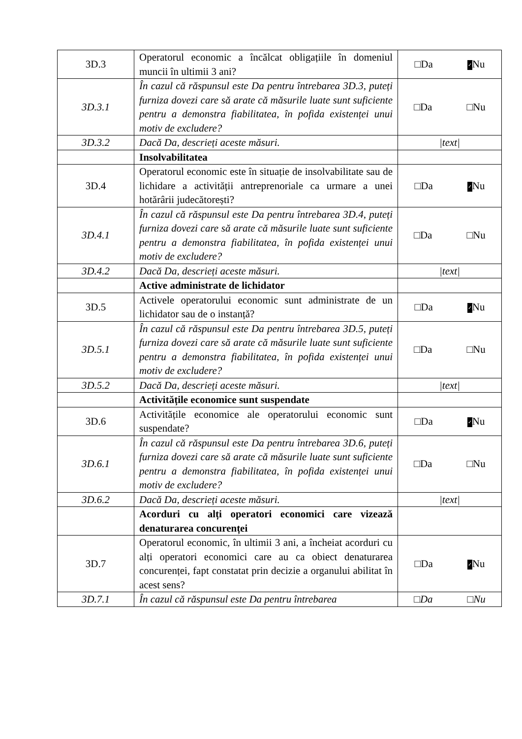| 3D.3 | Operatorul economic a încălcat obligațiile în domeniul muncii în ultimii 3 ani? | □Da ✓ Nu |
| 3D.3.1 | În cazul că răspunsul este Da pentru întrebarea 3D.3, puteți furniza dovezi care să arate că măsurile luate sunt suficiente pentru a demonstra fiabilitatea, în pofida existenței unui motiv de excludere? | □Da □Nu |
| 3D.3.2 | Dacă Da, descrieți aceste măsuri. | /text/ |
| | Insolvabilitatea | |
| 3D.4 | Operatorul economic este în situație de insolvabilitate sau de lichidare a activității antreprenoriale ca urmare a unei hotărârii judecătorești? | □Da ✓ Nu |
| 3D.4.1 | În cazul că răspunsul este Da pentru întrebarea 3D.4, puteți furniza dovezi care să arate că măsurile luate sunt suficiente pentru a demonstra fiabilitatea, în pofida existenței unui motiv de excludere? | □Da □Nu |
| 3D.4.2 | Dacă Da, descrieți aceste măsuri. | /text/ |
| | Active administrate de lichidator | |
| 3D.5 | Activele operatorului economic sunt administrate de un lichidator sau de o instanță? | □Da ✓ Nu |
| 3D.5.1 | În cazul că răspunsul este Da pentru întrebarea 3D.5, puteți furniza dovezi care să arate că măsurile luate sunt suficiente pentru a demonstra fiabilitatea, în pofida existenței unui motiv de excludere? | □Da □Nu |
| 3D.5.2 | Dacă Da, descrieți aceste măsuri. | /text/ |
| | Activitățile economice sunt suspendate | |
| 3D.6 | Activitățile economice ale operatorului economic sunt suspendate? | □Da ✓ Nu |
| 3D.6.1 | În cazul că răspunsul este Da pentru întrebarea 3D.6, puteți furniza dovezi care să arate că măsurile luate sunt suficiente pentru a demonstra fiabilitatea, în pofida existenței unui motiv de excludere? | □Da □Nu |
| 3D.6.2 | Dacă Da, descrieți aceste măsuri. | /text/ |
| | Acorduri cu alți operatori economici care vizează denaturarea concurenței | |
| 3D.7 | Operatorul economic, în ultimii 3 ani, a încheiat acorduri cu alți operatori economici care au ca obiect denaturarea concurenței, fapt constatat prin decizie a organului abilitat în acest sens? | □Da ✓ Nu |
| 3D.7.1 | În cazul că răspunsul este Da pentru întrebarea | □Da □Nu |